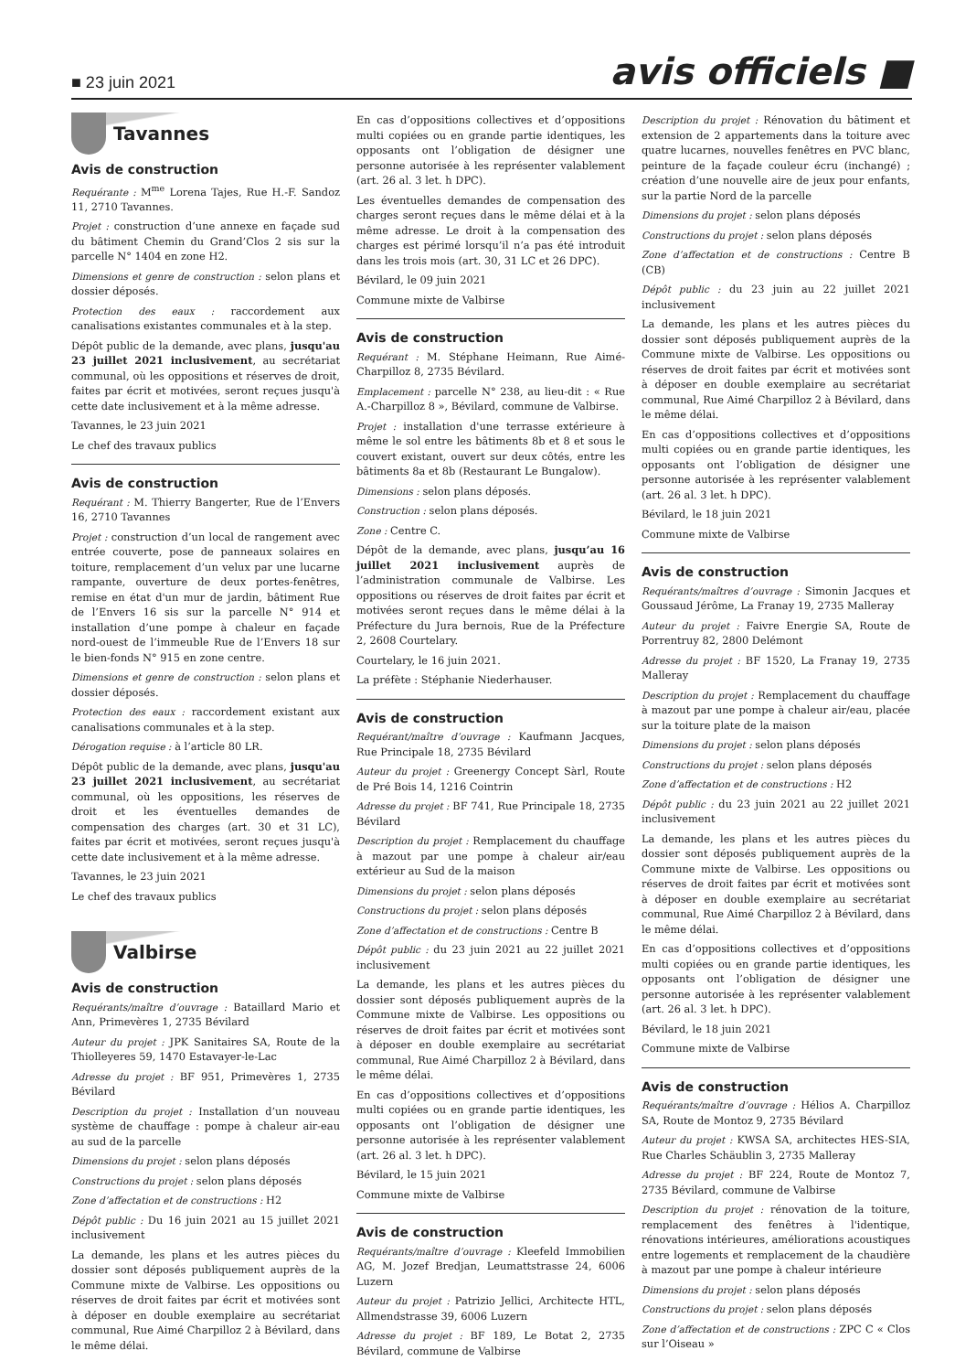■ 23 juin 2021
avis officiels ■
Tavannes
Avis de construction
Requérante : M<sup>me</sup> Lorena Tajes, Rue H.-F. Sandoz 11, 2710 Tavannes.
Projet : construction d’une annexe en façade sud du bâtiment Chemin du Grand’Clos 2 sis sur la parcelle N° 1404 en zone H2.
Dimensions et genre de construction : selon plans et dossier déposés.
Protection des eaux : raccordement aux canalisations existantes communales et à la step.
Dépôt public de la demande, avec plans, jusqu'au 23 juillet 2021 inclusivement, au secrétariat communal, où les oppositions et réserves de droit, faites par écrit et motivées, seront reçues jusqu'à cette date inclusivement et à la même adresse.
Tavannes, le 23 juin 2021
Le chef des travaux publics
Avis de construction
Requérant : M. Thierry Bangerter, Rue de l’Envers 16, 2710 Tavannes
Projet : construction d’un local de rangement avec entrée couverte, pose de panneaux solaires en toiture, remplacement d’un velux par une lucarne rampante, ouverture de deux portes-fenêtres, remise en état d'un mur de jardin, bâtiment Rue de l’Envers 16 sis sur la parcelle N° 914 et installation d’une pompe à chaleur en façade nord-ouest de l’immeuble Rue de l’Envers 18 sur le bien-fonds N° 915 en zone centre.
Dimensions et genre de construction : selon plans et dossier déposés.
Protection des eaux : raccordement existant aux canalisations communales et à la step.
Dérogation requise : à l’article 80 LR.
Dépôt public de la demande, avec plans, jusqu'au 23 juillet 2021 inclusivement, au secrétariat communal, où les oppositions, les réserves de droit et les éventuelles demandes de compensation des charges (art. 30 et 31 LC), faites par écrit et motivées, seront reçues jusqu'à cette date inclusivement et à la même adresse.
Tavannes, le 23 juin 2021
Le chef des travaux publics
Valbirse
Avis de construction
Requérants/maître d’ouvrage : Bataillard Mario et Ann, Primevères 1, 2735 Bévilard
Auteur du projet : JPK Sanitaires SA, Route de la Thiolleyeres 59, 1470 Estavayer-le-Lac
Adresse du projet : BF 951, Primevères 1, 2735 Bévilard
Description du projet : Installation d’un nouveau système de chauffage : pompe à chaleur air-eau au sud de la parcelle
Dimensions du projet : selon plans déposés
Constructions du projet : selon plans déposés
Zone d’affectation et de constructions : H2
Dépôt public : Du 16 juin 2021 au 15 juillet 2021 inclusivement
La demande, les plans et les autres pièces du dossier sont déposés publiquement auprès de la Commune mixte de Valbirse. Les oppositions ou réserves de droit faites par écrit et motivées sont à déposer en double exemplaire au secrétariat communal, Rue Aimé Charpilloz 2 à Bévilard, dans le même délai.
En cas d’oppositions collectives et d’oppositions multi copiées ou en grande partie identiques, les opposants ont l’obligation de désigner une personne autorisée à les représenter valablement (art. 26 al. 3 let. h DPC).
Les éventuelles demandes de compensation des charges seront reçues dans le même délai et à la même adresse. Le droit à la compensation des charges est périmé lorsqu’il n’a pas été introduit dans les trois mois (art. 30, 31 LC et 26 DPC).
Bévilard, le 09 juin 2021
Commune mixte de Valbirse
Avis de construction
Requérant : M. Stéphane Heimann, Rue Aimé-Charpilloz 8, 2735 Bévilard.
Emplacement : parcelle N° 238, au lieu-dit : « Rue A.-Charpilloz 8 », Bévilard, commune de Valbirse.
Projet : installation d'une terrasse extérieure à même le sol entre les bâtiments 8b et 8 et sous le couvert existant, ouvert sur deux côtés, entre les bâtiments 8a et 8b (Restaurant Le Bungalow).
Dimensions : selon plans déposés.
Construction : selon plans déposés.
Zone : Centre C.
Dépôt de la demande, avec plans, jusqu’au 16 juillet 2021 inclusivement auprès de l’administration communale de Valbirse. Les oppositions ou réserves de droit faites par écrit et motivées seront reçues dans le même délai à la Préfecture du Jura bernois, Rue de la Préfecture 2, 2608 Courtelary.
Courtelary, le 16 juin 2021.
La préfète : Stéphanie Niederhauser.
Avis de construction
Requérant/maître d’ouvrage : Kaufmann Jacques, Rue Principale 18, 2735 Bévilard
Auteur du projet : Greenergy Concept Sàrl, Route de Pré Bois 14, 1216 Cointrin
Adresse du projet : BF 741, Rue Principale 18, 2735 Bévilard
Description du projet : Remplacement du chauffage à mazout par une pompe à chaleur air/eau extérieur au Sud de la maison
Dimensions du projet : selon plans déposés
Constructions du projet : selon plans déposés
Zone d’affectation et de constructions : Centre B
Dépôt public : du 23 juin 2021 au 22 juillet 2021 inclusivement
La demande, les plans et les autres pièces du dossier sont déposés publiquement auprès de la Commune mixte de Valbirse. Les oppositions ou réserves de droit faites par écrit et motivées sont à déposer en double exemplaire au secrétariat communal, Rue Aimé Charpilloz 2 à Bévilard, dans le même délai.
En cas d’oppositions collectives et d’oppositions multi copiées ou en grande partie identiques, les opposants ont l’obligation de désigner une personne autorisée à les représenter valablement (art. 26 al. 3 let. h DPC).
Bévilard, le 15 juin 2021
Commune mixte de Valbirse
Avis de construction
Requérants/maître d’ouvrage : Kleefeld Immobilien AG, M. Jozef Bredjan, Leumattstrasse 24, 6006 Luzern
Auteur du projet : Patrizio Jellici, Architecte HTL, Allmendstrasse 39, 6006 Luzern
Adresse du projet : BF 189, Le Botat 2, 2735 Bévilard, commune de Valbirse
Description du projet : Rénovation du bâtiment et extension de 2 appartements dans la toiture avec quatre lucarnes, nouvelles fenêtres en PVC blanc, peinture de la façade couleur écru (inchangé) ; création d’une nouvelle aire de jeux pour enfants, sur la partie Nord de la parcelle
Dimensions du projet : selon plans déposés
Constructions du projet : selon plans déposés
Zone d’affectation et de constructions : Centre B (CB)
Dépôt public : du 23 juin au 22 juillet 2021 inclusivement
La demande, les plans et les autres pièces du dossier sont déposés publiquement auprès de la Commune mixte de Valbirse. Les oppositions ou réserves de droit faites par écrit et motivées sont à déposer en double exemplaire au secrétariat communal, Rue Aimé Charpilloz 2 à Bévilard, dans le même délai.
En cas d’oppositions collectives et d’oppositions multi copiées ou en grande partie identiques, les opposants ont l’obligation de désigner une personne autorisée à les représenter valablement (art. 26 al. 3 let. h DPC).
Bévilard, le 18 juin 2021
Commune mixte de Valbirse
Avis de construction
Requérants/maîtres d’ouvrage : Simonin Jacques et Goussaud Jérôme, La Franay 19, 2735 Malleray
Auteur du projet : Faivre Energie SA, Route de Porrentruy 82, 2800 Delémont
Adresse du projet : BF 1520, La Franay 19, 2735 Malleray
Description du projet : Remplacement du chauffage à mazout par une pompe à chaleur air/eau, placée sur la toiture plate de la maison
Dimensions du projet : selon plans déposés
Constructions du projet : selon plans déposés
Zone d’affectation et de constructions : H2
Dépôt public : du 23 juin 2021 au 22 juillet 2021 inclusivement
La demande, les plans et les autres pièces du dossier sont déposés publiquement auprès de la Commune mixte de Valbirse. Les oppositions ou réserves de droit faites par écrit et motivées sont à déposer en double exemplaire au secrétariat communal, Rue Aimé Charpilloz 2 à Bévilard, dans le même délai.
En cas d’oppositions collectives et d’oppositions multi copiées ou en grande partie identiques, les opposants ont l’obligation de désigner une personne autorisée à les représenter valablement (art. 26 al. 3 let. h DPC).
Bévilard, le 18 juin 2021
Commune mixte de Valbirse
Avis de construction
Requérants/maître d’ouvrage : Hélios A. Charpilloz SA, Route de Montoz 9, 2735 Bévilard
Auteur du projet : KWSA SA, architectes HES-SIA, Rue Charles Schäublin 3, 2735 Malleray
Adresse du projet : BF 224, Route de Montoz 7, 2735 Bévilard, commune de Valbirse
Description du projet : rénovation de la toiture, remplacement des fenêtres à l'identique, rénovations intérieures, améliorations acoustiques entre logements et remplacement de la chaudière à mazout par une pompe à chaleur intérieure
Dimensions du projet : selon plans déposés
Constructions du projet : selon plans déposés
Zone d’affectation et de constructions : ZPC C « Clos sur l’Oiseau »